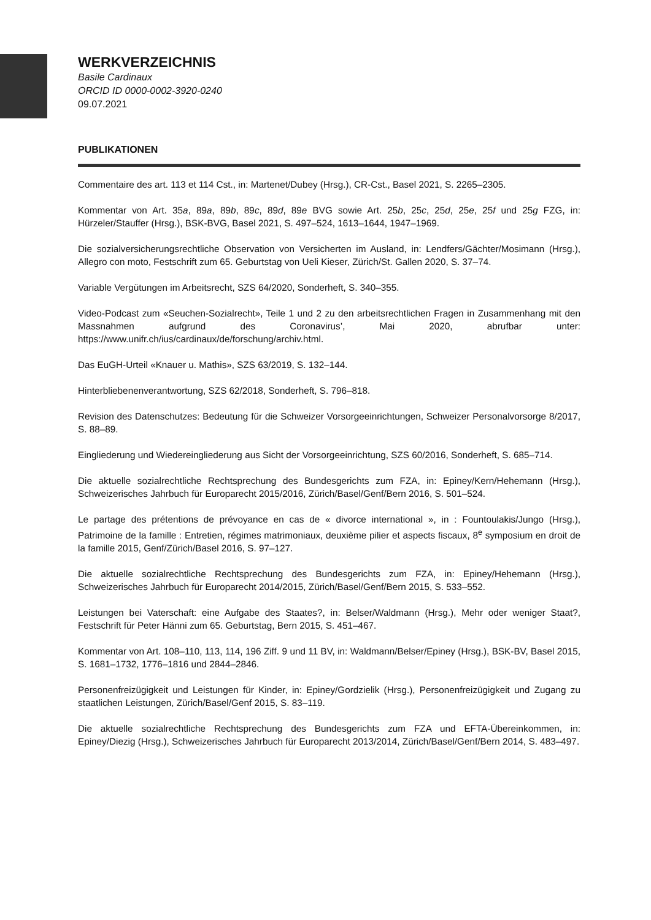WERKVERZEICHNIS
Basile Cardinaux
ORCID ID 0000-0002-3920-0240
09.07.2021
PUBLIKATIONEN
Commentaire des art. 113 et 114 Cst., in: Martenet/Dubey (Hrsg.), CR-Cst., Basel 2021, S. 2265–2305.
Kommentar von Art. 35a, 89a, 89b, 89c, 89d, 89e BVG sowie Art. 25b, 25c, 25d, 25e, 25f und 25g FZG, in: Hürzeler/Stauffer (Hrsg.), BSK-BVG, Basel 2021, S. 497–524, 1613–1644, 1947–1969.
Die sozialversicherungsrechtliche Observation von Versicherten im Ausland, in: Lendfers/Gächter/Mosimann (Hrsg.), Allegro con moto, Festschrift zum 65. Geburtstag von Ueli Kieser, Zürich/St. Gallen 2020, S. 37–74.
Variable Vergütungen im Arbeitsrecht, SZS 64/2020, Sonderheft, S. 340–355.
Video-Podcast zum «Seuchen-Sozialrecht», Teile 1 und 2 zu den arbeitsrechtlichen Fragen in Zusammenhang mit den Massnahmen aufgrund des Coronavirus’, Mai 2020, abrufbar unter: https://www.unifr.ch/ius/cardinaux/de/forschung/archiv.html.
Das EuGH-Urteil «Knauer u. Mathis», SZS 63/2019, S. 132–144.
Hinterbliebenenverantwortung, SZS 62/2018, Sonderheft, S. 796–818.
Revision des Datenschutzes: Bedeutung für die Schweizer Vorsorgeeinrichtungen, Schweizer Personalvorsorge 8/2017, S. 88–89.
Eingliederung und Wiedereingliederung aus Sicht der Vorsorgeeinrichtung, SZS 60/2016, Sonderheft, S. 685–714.
Die aktuelle sozialrechtliche Rechtsprechung des Bundesgerichts zum FZA, in: Epiney/Kern/Hehemann (Hrsg.), Schweizerisches Jahrbuch für Europarecht 2015/2016, Zürich/Basel/Genf/Bern 2016, S. 501–524.
Le partage des prétentions de prévoyance en cas de « divorce international », in : Fountoulakis/Jungo (Hrsg.), Patrimoine de la famille : Entretien, régimes matrimoniaux, deuxième pilier et aspects fiscaux, 8<sup>e</sup> symposium en droit de la famille 2015, Genf/Zürich/Basel 2016, S. 97–127.
Die aktuelle sozialrechtliche Rechtsprechung des Bundesgerichts zum FZA, in: Epiney/Hehemann (Hrsg.), Schweizerisches Jahrbuch für Europarecht 2014/2015, Zürich/Basel/Genf/Bern 2015, S. 533–552.
Leistungen bei Vaterschaft: eine Aufgabe des Staates?, in: Belser/Waldmann (Hrsg.), Mehr oder weniger Staat?, Festschrift für Peter Hänni zum 65. Geburtstag, Bern 2015, S. 451–467.
Kommentar von Art. 108–110, 113, 114, 196 Ziff. 9 und 11 BV, in: Waldmann/Belser/Epiney (Hrsg.), BSK-BV, Basel 2015, S. 1681–1732, 1776–1816 und 2844–2846.
Personenfreizügigkeit und Leistungen für Kinder, in: Epiney/Gordzielik (Hrsg.), Personenfreizügigkeit und Zugang zu staatlichen Leistungen, Zürich/Basel/Genf 2015, S. 83–119.
Die aktuelle sozialrechtliche Rechtsprechung des Bundesgerichts zum FZA und EFTA-Übereinkommen, in: Epiney/Diezig (Hrsg.), Schweizerisches Jahrbuch für Europarecht 2013/2014, Zürich/Basel/Genf/Bern 2014, S. 483–497.